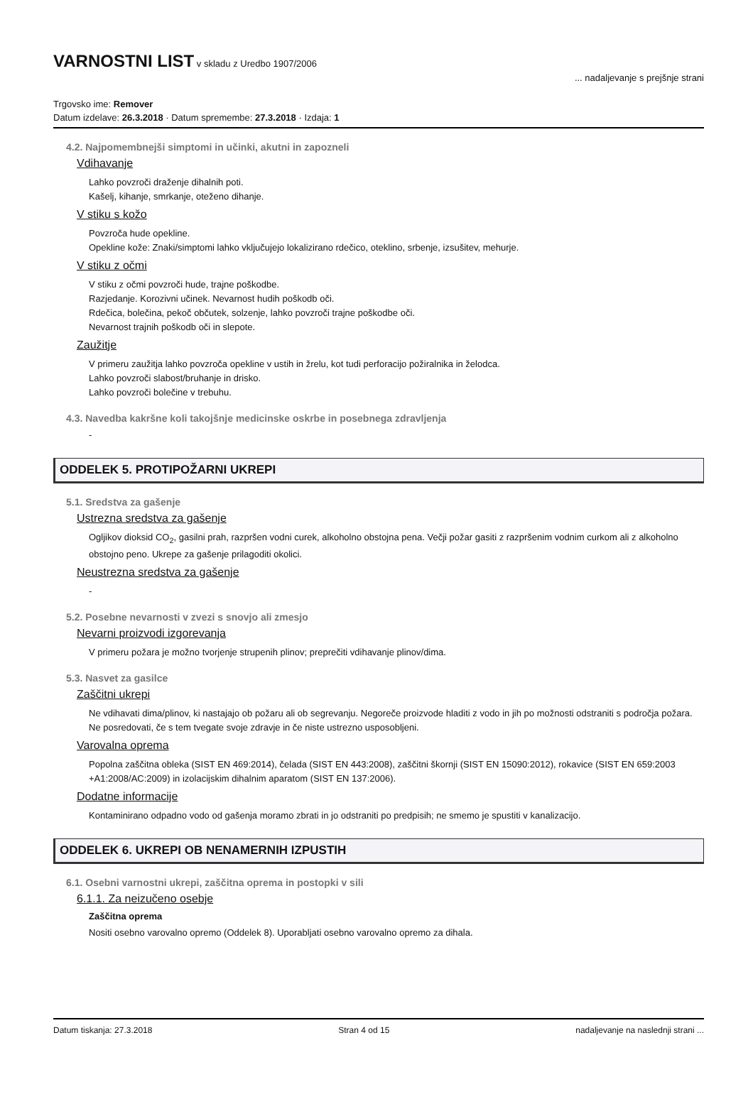VARNOSTNI LIST
v skladu z Uredbo 1907/2006
... nadaljevanje s prejšnje strani
Trgovsko ime: Remover
Datum izdelave: 26.3.2018 · Datum spremembe: 27.3.2018 · Izdaja: 1
4.2. Najpomembnejši simptomi in učinki, akutni in zapozneli
Vdihavanje
Lahko povzroči draženje dihalnih poti.
Kašelj, kihanje, smrkanje, oteženo dihanje.
V stiku s kožo
Povzroča hude opekline.
Opekline kože: Znaki/simptomi lahko vključujejo lokalizirano rdečico, oteklino, srbenje, izsušitev, mehurje.
V stiku z očmi
V stiku z očmi povzroči hude, trajne poškodbe.
Razjedanje. Korozivni učinek. Nevarnost hudih poškodb oči.
Rdečica, bolečina, pekoč občutek, solzenje, lahko povzroči trajne poškodbe oči.
Nevarnost trajnih poškodb oči in slepote.
Zaužitje
V primeru zaužitja lahko povzroča opekline v ustih in žrelu, kot tudi perforacijo požiralnika in želodca.
Lahko povzroči slabost/bruhanje in drisko.
Lahko povzroči bolečine v trebuhu.
4.3. Navedba kakršne koli takojšnje medicinske oskrbe in posebnega zdravljenja
-
ODDELEK 5. PROTIPOŽARNI UKREPI
5.1. Sredstva za gašenje
Ustrezna sredstva za gašenje
Ogljikov dioksid CO<sub>2</sub>, gasilni prah, razpršen vodni curek, alkoholno obstojna pena. Večji požar gasiti z razpršenim vodnim curkom ali z alkoholno obstojno peno. Ukrepe za gašenje prilagoditi okolici.
Neustrezna sredstva za gašenje
-
5.2. Posebne nevarnosti v zvezi s snovjo ali zmesjo
Nevarni proizvodi izgorevanja
V primeru požara je možno tvorjenje strupenih plinov; preprečiti vdihavanje plinov/dima.
5.3. Nasvet za gasilce
Zaščitni ukrepi
Ne vdihavati dima/plinov, ki nastajajo ob požaru ali ob segrevanju. Negoreče proizvode hladiti z vodo in jih po možnosti odstraniti s področja požara. Ne posredovati, če s tem tvegate svoje zdravje in če niste ustrezno usposobljeni.
Varovalna oprema
Popolna zaščitna obleka (SIST EN 469:2014), čelada (SIST EN 443:2008), zaščitni škornji (SIST EN 15090:2012), rokavice (SIST EN 659:2003 +A1:2008/AC:2009) in izolacijskim dihalnim aparatom (SIST EN 137:2006).
Dodatne informacije
Kontaminirano odpadno vodo od gašenja moramo zbrati in jo odstraniti po predpisih; ne smemo je spustiti v kanalizacijo.
ODDELEK 6. UKREPI OB NENAMERNIH IZPUSTIH
6.1. Osebni varnostni ukrepi, zaščitna oprema in postopki v sili
6.1.1. Za neizučeno osebje
Zaščitna oprema
Nositi osebno varovalno opremo (Oddelek 8). Uporabljati osebno varovalno opremo za dihala.
Datum tiskanja: 27.3.2018 Stran 4 od 15 nadaljevanje na naslednji strani ...